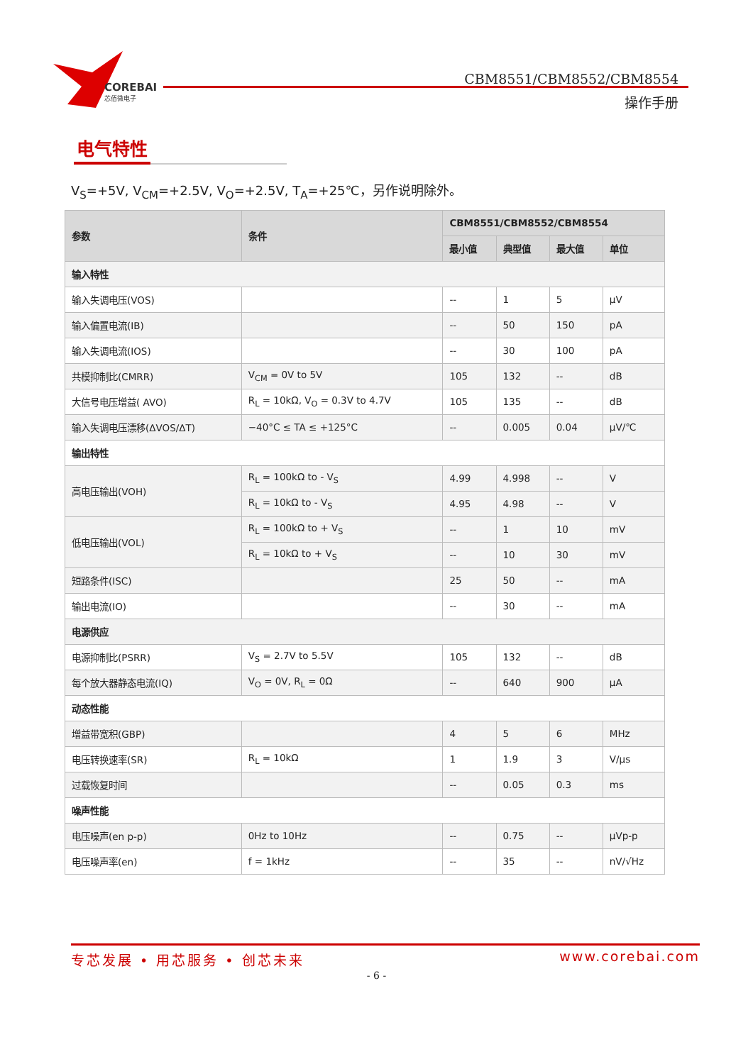COREBAI
芯佰微电子
CBM8551/CBM8552/CBM8554
操作手册
电气特性
V<sub>S</sub>=+5V, V<sub>CM</sub>=+2.5V, V<sub>O</sub>=+2.5V, T<sub>A</sub>=+25℃，另作说明除外。
| 参数 | 条件 | CBM8551/CBM8552/CBM8554 | | | |
| --- | --- | --- | --- | --- | --- |
| | | 最小值 | 典型值 | 最大值 | 单位 |
| 输入特性 | | | | | |
| 输入失调电压(VOS) | | -- | 1 | 5 | μV |
| 输入偏置电流(IB) | | -- | 50 | 150 | pA |
| 输入失调电流(IOS) | | -- | 30 | 100 | pA |
| 共模抑制比(CMRR) | V<sub>CM</sub> = 0V to 5V | 105 | 132 | -- | dB |
| 大信号电压增益( AVO) | R<sub>L</sub> = 10kΩ, V<sub>O</sub> = 0.3V to 4.7V | 105 | 135 | -- | dB |
| 输入失调电压漂移(ΔVOS/ΔT) | −40°C ≤ TA ≤ +125°C | -- | 0.005 | 0.04 | μV/℃ |
| 输出特性 | | | | | |
| 高电压输出(VOH) | R<sub>L</sub> = 100kΩ to - V<sub>S</sub> | 4.99 | 4.998 | -- | V |
| | R<sub>L</sub> = 10kΩ to - V<sub>S</sub> | 4.95 | 4.98 | -- | V |
| 低电压输出(VOL) | R<sub>L</sub> = 100kΩ to + V<sub>S</sub> | -- | 1 | 10 | mV |
| | R<sub>L</sub> = 10kΩ to + V<sub>S</sub> | -- | 10 | 30 | mV |
| 短路条件(ISC) | | 25 | 50 | -- | mA |
| 输出电流(IO) | | -- | 30 | -- | mA |
| 电源供应 | | | | | |
| 电源抑制比(PSRR) | V<sub>S</sub> = 2.7V to 5.5V | 105 | 132 | -- | dB |
| 每个放大器静态电流(IQ) | V<sub>O</sub> = 0V, R<sub>L</sub> = 0Ω | -- | 640 | 900 | μA |
| 动态性能 | | | | | |
| 增益带宽积(GBP) | | 4 | 5 | 6 | MHz |
| 电压转换速率(SR) | R<sub>L</sub> = 10kΩ | 1 | 1.9 | 3 | V/μs |
| 过载恢复时间 | | -- | 0.05 | 0.3 | ms |
| 噪声性能 | | | | | |
| 电压噪声(en p-p) | 0Hz to 10Hz | -- | 0.75 | -- | μVp-p |
| 电压噪声率(en) | f = 1kHz | -- | 35 | -- | nV/√Hz |
专芯发展 • 用芯服务 • 创芯未来 www.corebai.com
- 6 -